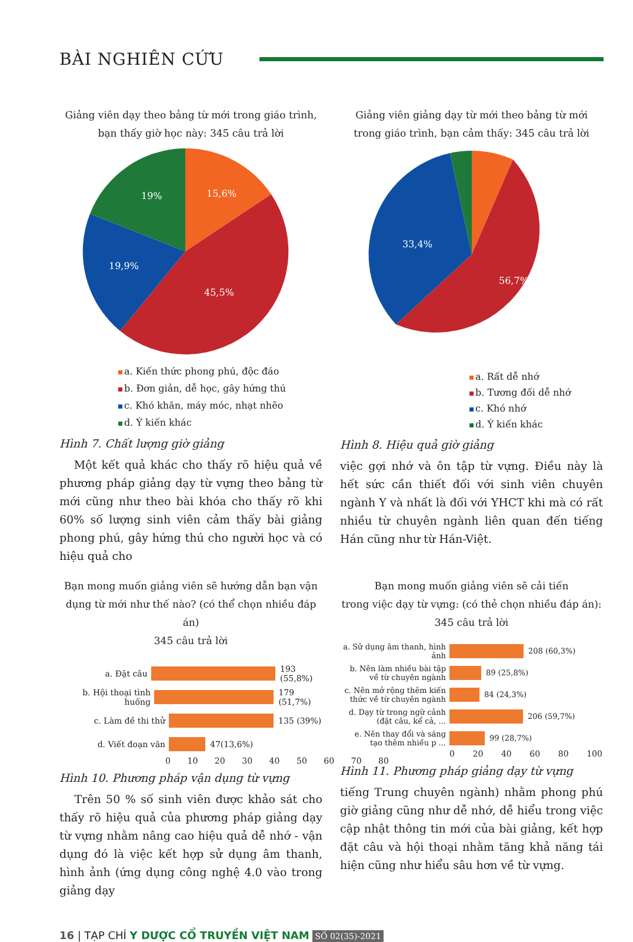BÀI NGHIÊN CỨU
Giảng viên dạy theo bảng từ mới trong giáo trình,
bạn thấy giờ học này: 345 câu trả lời
15,6%
19%
19,9%
45,5%
a. Kiến thức phong phú, độc đáo
b. Đơn giản, dễ học, gây hứng thú
c. Khó khăn, máy móc, nhạt nhẽo
d. Ý kiến khác
Hình 7. Chất lượng giờ giảng
Một kết quả khác cho thấy rõ hiệu quả về phương pháp giảng dạy từ vựng theo bảng từ mới cũng như theo bài khóa cho thấy rõ khi 60% số lượng sinh viên cảm thấy bài giảng phong phú, gây hứng thú cho người học và có hiệu quả cho
Giảng viên giảng dạy từ mới theo bảng từ mới
trong giáo trình, bạn cảm thấy: 345 câu trả lời
33,4%
56,7%
a. Rất dễ nhớ
b. Tương đối dễ nhớ
c. Khó nhớ
d. Ý kiến khác
Hình 8. Hiệu quả giờ giảng
việc gợi nhớ và ôn tập từ vựng. Điều này là hết sức cần thiết đối với sinh viên chuyên ngành Y và nhất là đối với YHCT khi mà có rất nhiều từ chuyên ngành liên quan đến tiếng Hán cũng như từ Hán-Việt.
Bạn mong muốn giảng viên sẽ hướng dẫn bạn vận
dụng từ mới như thế nào? (có thể chọn nhiều đáp án)
345 câu trả lời
a. Đặt câu
193 (55,8%)
b. Hội thoại tình huống
179 (51,7%)
c. Làm đề thi thử
135 (39%)
d. Viết đoạn văn
47(13,6%)
0 10 20 30 40 50 60 70 80
Hình 10. Phương pháp vận dụng từ vựng
Trên 50 % số sinh viên được khảo sát cho thấy rõ hiệu quả của phương pháp giảng dạy từ vựng nhằm nâng cao hiệu quả dễ nhớ - vận dụng đó là việc kết hợp sử dụng âm thanh, hình ảnh (ứng dụng công nghệ 4.0 vào trong giảng dạy
Bạn mong muốn giảng viên sẽ cải tiến
trong việc dạy từ vựng: (có thẻ chọn nhiều đáp án):
345 câu trả lời
a. Sử dụng âm thanh, hình ảnh
208 (60,3%)
b. Nên làm nhiều bài tập về từ chuyên ngành
89 (25,8%)
c. Nên mở rộng thêm kiến thức về từ chuyên ngành
84 (24,3%)
d. Dạy từ trong ngữ cảnh (đặt câu, kể cả, ...
206 (59,7%)
e. Nên thay đổi và sáng tạo thêm nhiều p ...
99 (28,7%)
0 20 40 60 80 100
Hình 11. Phương pháp giảng dạy từ vựng
tiếng Trung chuyên ngành) nhằm phong phú giờ giảng cũng như dễ nhớ, dễ hiểu trong việc cập nhật thông tin mới của bài giảng, kết hợp đặt câu và hội thoại nhằm tăng khả năng tái hiện cũng như hiểu sâu hơn về từ vựng.
16 | TẠP CHÍ Y DƯỢC CỔ TRUYỀN VIỆT NAM SỐ 02(35)-2021